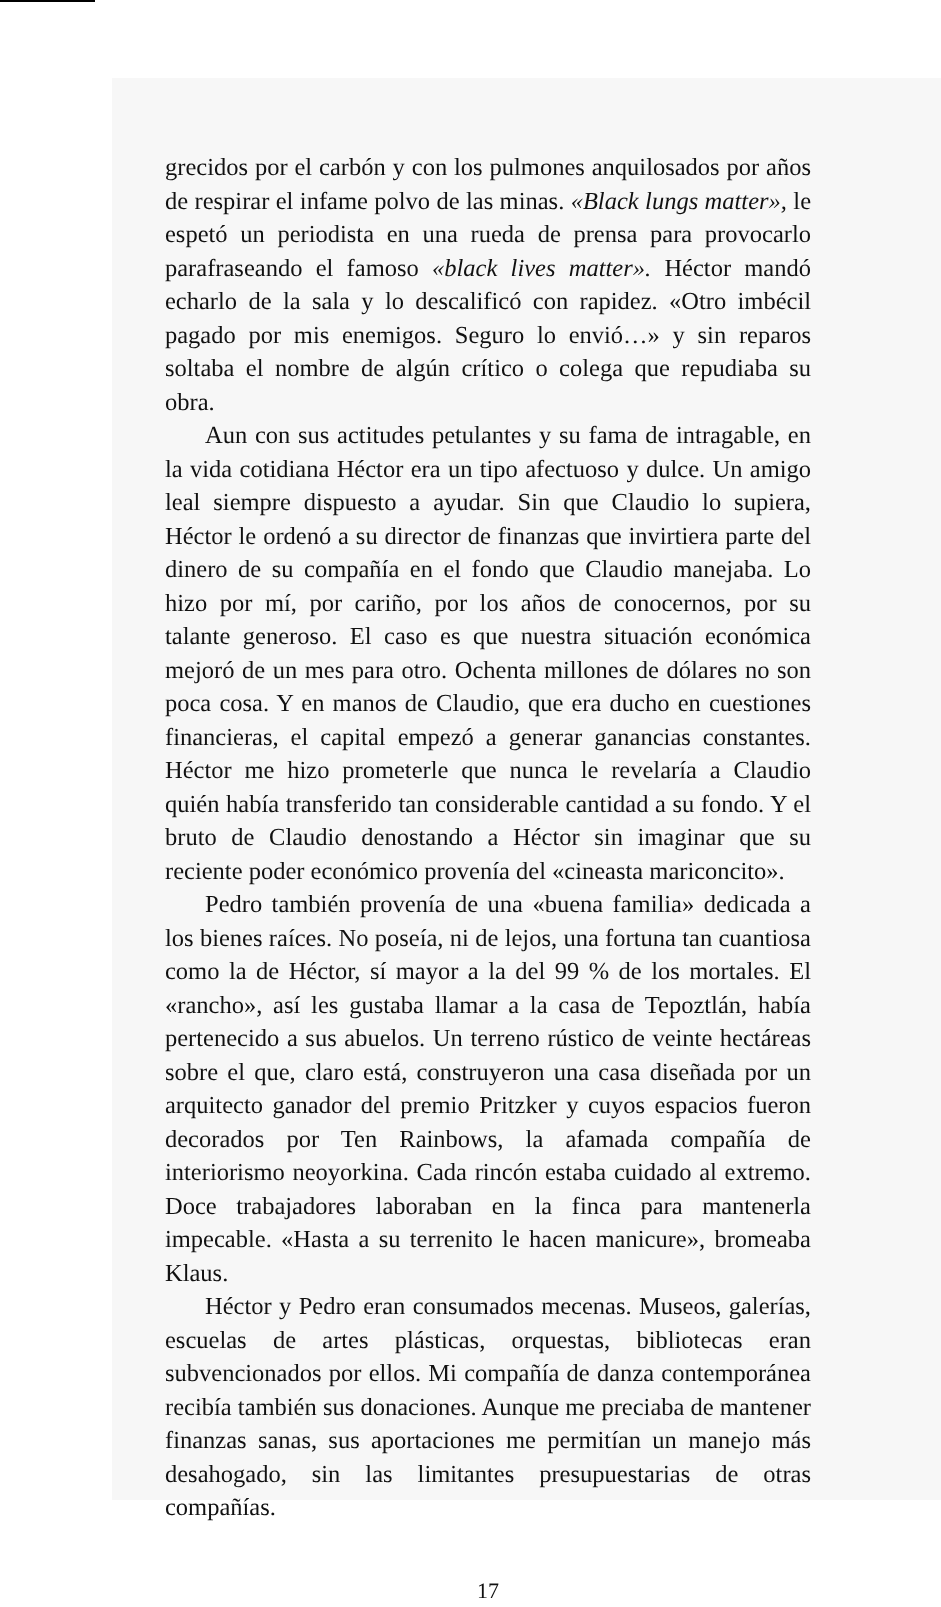grecidos por el carbón y con los pulmones anquilosados por años de respirar el infame polvo de las minas. «Black lungs matter», le espetó un periodista en una rueda de prensa para provocarlo parafraseando el famoso «black lives matter». Héctor mandó echarlo de la sala y lo descalificó con rapidez. «Otro imbécil pagado por mis enemigos. Seguro lo envió…» y sin reparos soltaba el nombre de algún crítico o colega que repudiaba su obra.
Aun con sus actitudes petulantes y su fama de intragable, en la vida cotidiana Héctor era un tipo afectuoso y dulce. Un amigo leal siempre dispuesto a ayudar. Sin que Claudio lo supiera, Héctor le ordenó a su director de finanzas que invirtiera parte del dinero de su compañía en el fondo que Claudio manejaba. Lo hizo por mí, por cariño, por los años de conocernos, por su talante generoso. El caso es que nuestra situación económica mejoró de un mes para otro. Ochenta millones de dólares no son poca cosa. Y en manos de Claudio, que era ducho en cuestiones financieras, el capital empezó a generar ganancias constantes. Héctor me hizo prometerle que nunca le revelaría a Claudio quién había transferido tan considerable cantidad a su fondo. Y el bruto de Claudio denostando a Héctor sin imaginar que su reciente poder económico provenía del «cineasta mariconcito».
Pedro también provenía de una «buena familia» dedicada a los bienes raíces. No poseía, ni de lejos, una fortuna tan cuantiosa como la de Héctor, sí mayor a la del 99 % de los mortales. El «rancho», así les gustaba llamar a la casa de Tepoztlán, había pertenecido a sus abuelos. Un terreno rústico de veinte hectáreas sobre el que, claro está, construyeron una casa diseñada por un arquitecto ganador del premio Pritzker y cuyos espacios fueron decorados por Ten Rainbows, la afamada compañía de interiorismo neoyorkina. Cada rincón estaba cuidado al extremo. Doce trabajadores laboraban en la finca para mantenerla impecable. «Hasta a su terrenito le hacen manicure», bromeaba Klaus.
Héctor y Pedro eran consumados mecenas. Museos, galerías, escuelas de artes plásticas, orquestas, bibliotecas eran subvencionados por ellos. Mi compañía de danza contemporánea recibía también sus donaciones. Aunque me preciaba de mantener finanzas sanas, sus aportaciones me permitían un manejo más desahogado, sin las limitantes presupuestarias de otras compañías.
17